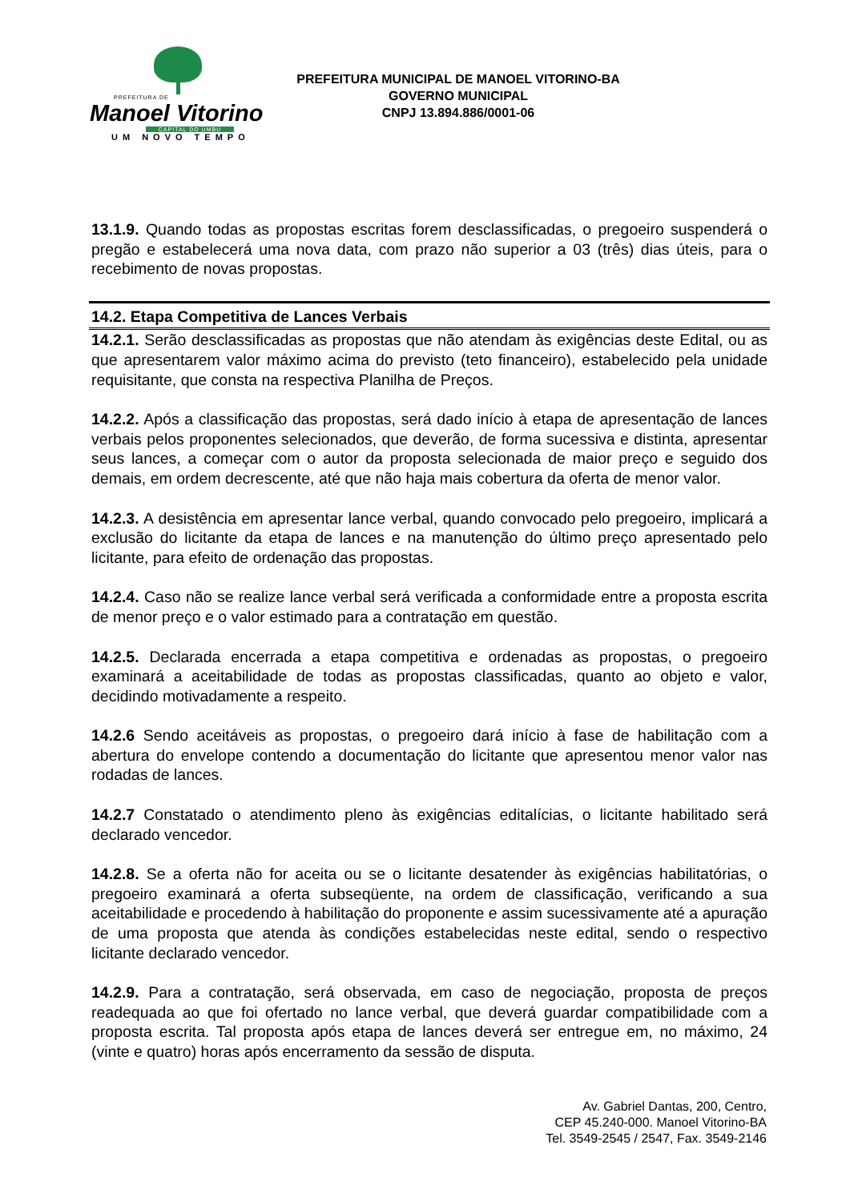PREFEITURA DE
Manoel Vitorino
CAPITAL DO UMBU
UM NOVO TEMPO
PREFEITURA MUNICIPAL DE MANOEL VITORINO-BA
GOVERNO MUNICIPAL
CNPJ 13.894.886/0001-06
13.1.9. Quando todas as propostas escritas forem desclassificadas, o pregoeiro suspenderá o pregão e estabelecerá uma nova data, com prazo não superior a 03 (três) dias úteis, para o recebimento de novas propostas.
14.2. Etapa Competitiva de Lances Verbais
14.2.1. Serão desclassificadas as propostas que não atendam às exigências deste Edital, ou as que apresentarem valor máximo acima do previsto (teto financeiro), estabelecido pela unidade requisitante, que consta na respectiva Planilha de Preços.
14.2.2. Após a classificação das propostas, será dado início à etapa de apresentação de lances verbais pelos proponentes selecionados, que deverão, de forma sucessiva e distinta, apresentar seus lances, a começar com o autor da proposta selecionada de maior preço e seguido dos demais, em ordem decrescente, até que não haja mais cobertura da oferta de menor valor.
14.2.3. A desistência em apresentar lance verbal, quando convocado pelo pregoeiro, implicará a exclusão do licitante da etapa de lances e na manutenção do último preço apresentado pelo licitante, para efeito de ordenação das propostas.
14.2.4. Caso não se realize lance verbal será verificada a conformidade entre a proposta escrita de menor preço e o valor estimado para a contratação em questão.
14.2.5. Declarada encerrada a etapa competitiva e ordenadas as propostas, o pregoeiro examinará a aceitabilidade de todas as propostas classificadas, quanto ao objeto e valor, decidindo motivadamente a respeito.
14.2.6 Sendo aceitáveis as propostas, o pregoeiro dará início à fase de habilitação com a abertura do envelope contendo a documentação do licitante que apresentou menor valor nas rodadas de lances.
14.2.7 Constatado o atendimento pleno às exigências editalícias, o licitante habilitado será declarado vencedor.
14.2.8. Se a oferta não for aceita ou se o licitante desatender às exigências habilitatórias, o pregoeiro examinará a oferta subseqüente, na ordem de classificação, verificando a sua aceitabilidade e procedendo à habilitação do proponente e assim sucessivamente até a apuração de uma proposta que atenda às condições estabelecidas neste edital, sendo o respectivo licitante declarado vencedor.
14.2.9. Para a contratação, será observada, em caso de negociação, proposta de preços readequada ao que foi ofertado no lance verbal, que deverá guardar compatibilidade com a proposta escrita. Tal proposta após etapa de lances deverá ser entregue em, no máximo, 24 (vinte e quatro) horas após encerramento da sessão de disputa.
Av. Gabriel Dantas, 200, Centro,
CEP 45.240-000. Manoel Vitorino-BA
Tel. 3549-2545 / 2547, Fax. 3549-2146